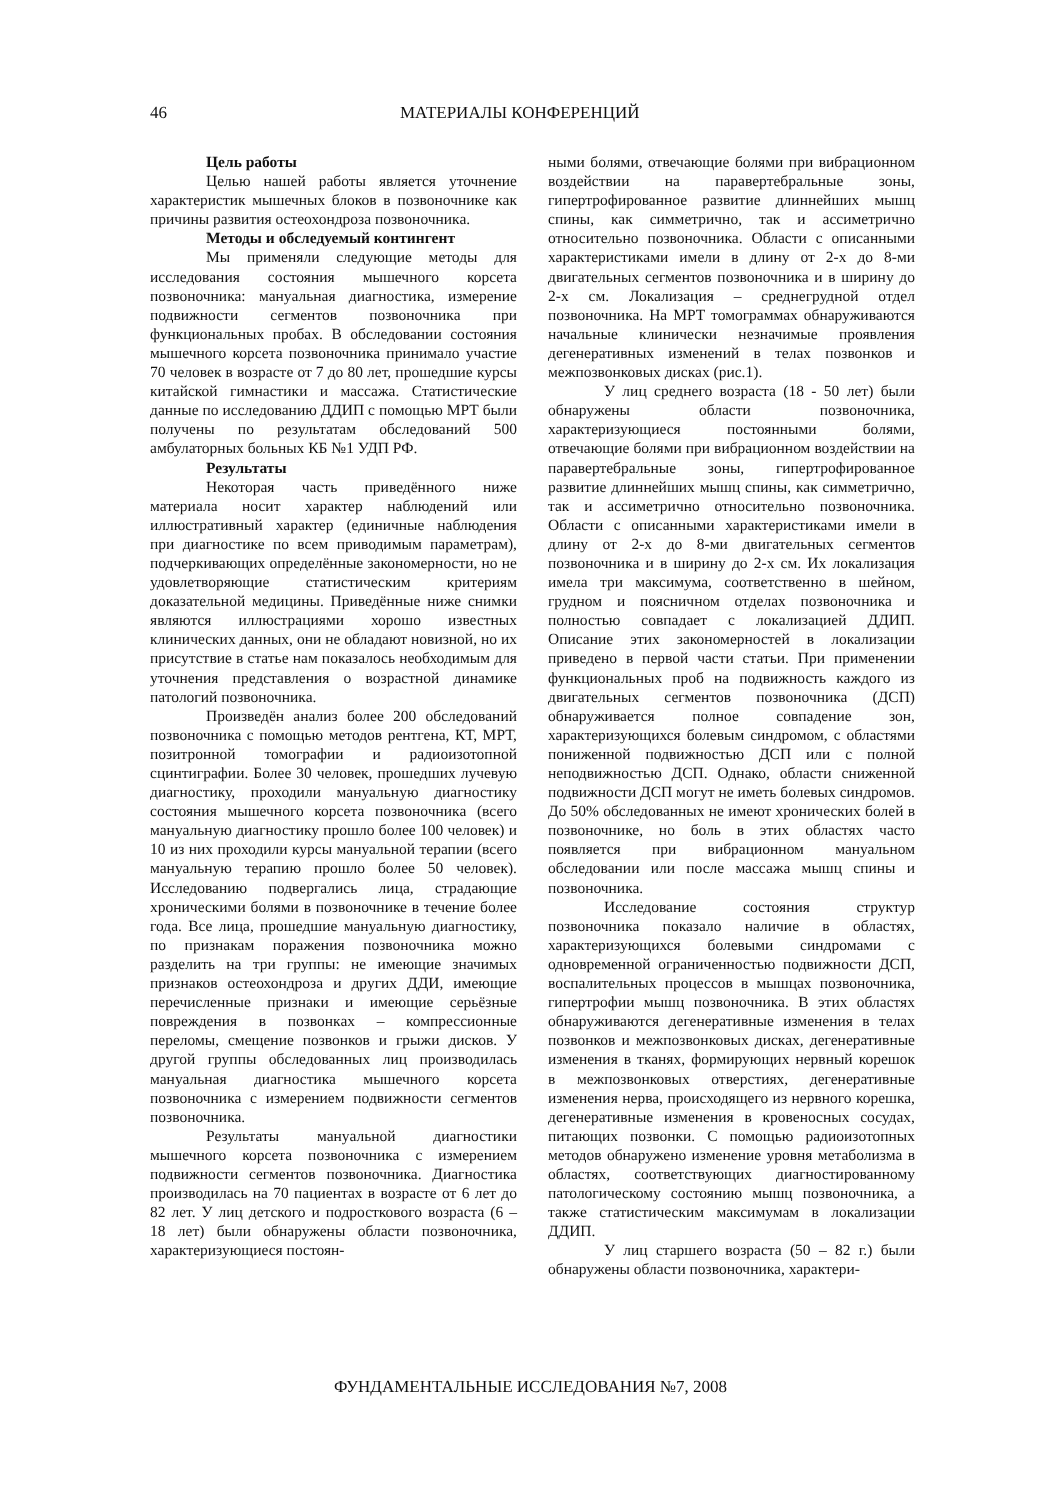46
МАТЕРИАЛЫ КОНФЕРЕНЦИЙ
Цель работы
Целью нашей работы является уточнение характеристик мышечных блоков в позвоночнике как причины развития остеохондроза позвоночника.
Методы и обследуемый контингент
Мы применяли следующие методы для исследования состояния мышечного корсета позвоночника: мануальная диагностика, измерение подвижности сегментов позвоночника при функциональных пробах. В обследовании состояния мышечного корсета позвоночника принимало участие 70 человек в возрасте от 7 до 80 лет, прошедшие курсы китайской гимнастики и массажа. Статистические данные по исследованию ДДИП с помощью МРТ были получены по результатам обследований 500 амбулаторных больных КБ №1 УДП РФ.
Результаты
Некоторая часть приведённого ниже материала носит характер наблюдений или иллюстративный характер (единичные наблюдения при диагностике по всем приводимым параметрам), подчеркивающих определённые закономерности, но не удовлетворяющие статистическим критериям доказательной медицины. Приведённые ниже снимки являются иллюстрациями хорошо известных клинических данных, они не обладают новизной, но их присутствие в статье нам показалось необходимым для уточнения представления о возрастной динамике патологий позвоночника.
Произведён анализ более 200 обследований позвоночника с помощью методов рентгена, КТ, МРТ, позитронной томографии и радиоизотопной сцинтиграфии. Более 30 человек, прошедших лучевую диагностику, проходили мануальную диагностику состояния мышечного корсета позвоночника (всего мануальную диагностику прошло более 100 человек) и 10 из них проходили курсы мануальной терапии (всего мануальную терапию прошло более 50 человек). Исследованию подвергались лица, страдающие хроническими болями в позвоночнике в течение более года. Все лица, прошедшие мануальную диагностику, по признакам поражения позвоночника можно разделить на три группы: не имеющие значимых признаков остеохондроза и других ДДИ, имеющие перечисленные признаки и имеющие серьёзные повреждения в позвонках – компрессионные переломы, смещение позвонков и грыжи дисков. У другой группы обследованных лиц производилась мануальная диагностика мышечного корсета позвоночника с измерением подвижности сегментов позвоночника.
Результаты мануальной диагностики мышечного корсета позвоночника с измерением подвижности сегментов позвоночника. Диагностика производилась на 70 пациентах в возрасте от 6 лет до 82 лет. У лиц детского и подросткового возраста (6 – 18 лет) были обнаружены области позвоночника, характеризующиеся постоян-
ными болями, отвечающие болями при вибрационном воздействии на паравертебральные зоны, гипертрофированное развитие длиннейших мышц спины, как симметрично, так и ассиметрично относительно позвоночника. Области с описанными характеристиками имели в длину от 2-х до 8-ми двигательных сегментов позвоночника и в ширину до 2-х см. Локализация – среднегрудной отдел позвоночника. На МРТ томограммах обнаруживаются начальные клинически незначимые проявления дегенеративных изменений в телах позвонков и межпозвонковых дисках (рис.1).
У лиц среднего возраста (18 - 50 лет) были обнаружены области позвоночника, характеризующиеся постоянными болями, отвечающие болями при вибрационном воздействии на паравертебральные зоны, гипертрофированное развитие длиннейших мышц спины, как симметрично, так и ассиметрично относительно позвоночника. Области с описанными характеристиками имели в длину от 2-х до 8-ми двигательных сегментов позвоночника и в ширину до 2-х см. Их локализация имела три максимума, соответственно в шейном, грудном и поясничном отделах позвоночника и полностью совпадает с локализацией ДДИП. Описание этих закономерностей в локализации приведено в первой части статьи. При применении функциональных проб на подвижность каждого из двигательных сегментов позвоночника (ДСП) обнаруживается полное совпадение зон, характеризующихся болевым синдромом, с областями пониженной подвижностью ДСП или с полной неподвижностью ДСП. Однако, области сниженной подвижности ДСП могут не иметь болевых синдромов. До 50% обследованных не имеют хронических болей в позвоночнике, но боль в этих областях часто появляется при вибрационном мануальном обследовании или после массажа мышц спины и позвоночника.
Исследование состояния структур позвоночника показало наличие в областях, характеризующихся болевыми синдромами с одновременной ограниченностью подвижности ДСП, воспалительных процессов в мышцах позвоночника, гипертрофии мышц позвоночника. В этих областях обнаруживаются дегенеративные изменения в телах позвонков и межпозвонковых дисках, дегенеративные изменения в тканях, формирующих нервный корешок в межпозвонковых отверстиях, дегенеративные изменения нерва, происходящего из нервного корешка, дегенеративные изменения в кровеносных сосудах, питающих позвонки. С помощью радиоизотопных методов обнаружено изменение уровня метаболизма в областях, соответствующих диагностированному патологическому состоянию мышц позвоночника, а также статистическим максимумам в локализации ДДИП.
У лиц старшего возраста (50 – 82 г.) были обнаружены области позвоночника, характери-
ФУНДАМЕНТАЛЬНЫЕ ИССЛЕДОВАНИЯ №7, 2008